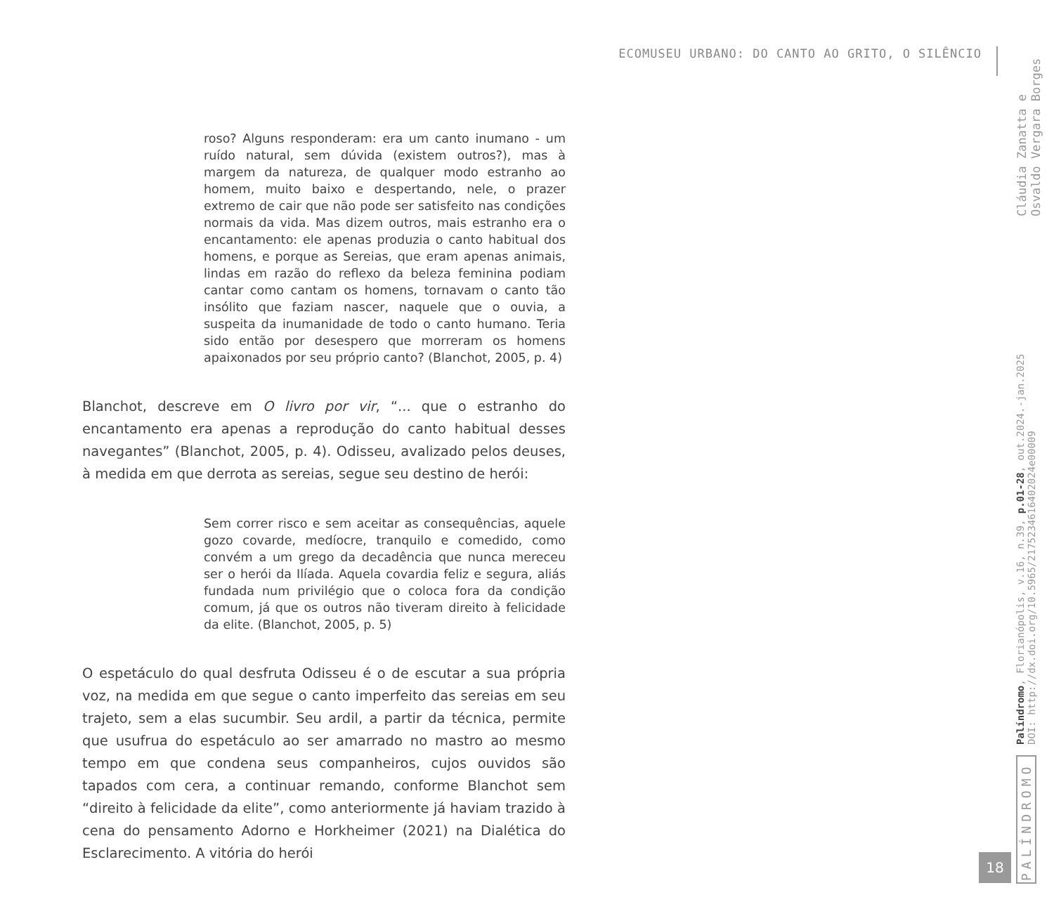ECOMUSEU URBANO: DO CANTO AO GRITO, O SILÊNCIO
roso? Alguns responderam: era um canto inumano - um ruído natural, sem dúvida (existem outros?), mas à margem da natureza, de qualquer modo estranho ao homem, muito baixo e despertando, nele, o prazer extremo de cair que não pode ser satisfeito nas condições normais da vida. Mas dizem outros, mais estranho era o encantamento: ele apenas produzia o canto habitual dos homens, e porque as Sereias, que eram apenas animais, lindas em razão do reflexo da beleza feminina podiam cantar como cantam os homens, tornavam o canto tão insólito que faziam nascer, naquele que o ouvia, a suspeita da inumanidade de todo o canto humano. Teria sido então por desespero que morreram os homens apaixonados por seu próprio canto? (Blanchot, 2005, p. 4)
Blanchot, descreve em O livro por vir, “... que o estranho do encantamento era apenas a reprodução do canto habitual desses navegantes” (Blanchot, 2005, p. 4). Odisseu, avalizado pelos deuses, à medida em que derrota as sereias, segue seu destino de herói:
Sem correr risco e sem aceitar as consequências, aquele gozo covarde, medíocre, tranquilo e comedido, como convém a um grego da decadência que nunca mereceu ser o herói da Ilíada. Aquela covardia feliz e segura, aliás fundada num privilégio que o coloca fora da condição comum, já que os outros não tiveram direito à felicidade da elite. (Blanchot, 2005, p. 5)
O espetáculo do qual desfruta Odisseu é o de escutar a sua própria voz, na medida em que segue o canto imperfeito das sereias em seu trajeto, sem a elas sucumbir. Seu ardil, a partir da técnica, permite que usufrua do espetáculo ao ser amarrado no mastro ao mesmo tempo em que condena seus companheiros, cujos ouvidos são tapados com cera, a continuar remando, conforme Blanchot sem “direito à felicidade da elite”, como anteriormente já haviam trazido à cena do pensamento Adorno e Horkheimer (2021) na Dialética do Esclarecimento. A vitória do herói
Cláudia Zanatta e
Osvaldo Vergara Borges
Palíndromo, Florianópolis, v.16, n.39, p.01-28, out.2024.-jan.2025
DOI: http://dx.doi.org/10.5965/2175234616402024e00009
PALÍNDROMO
18